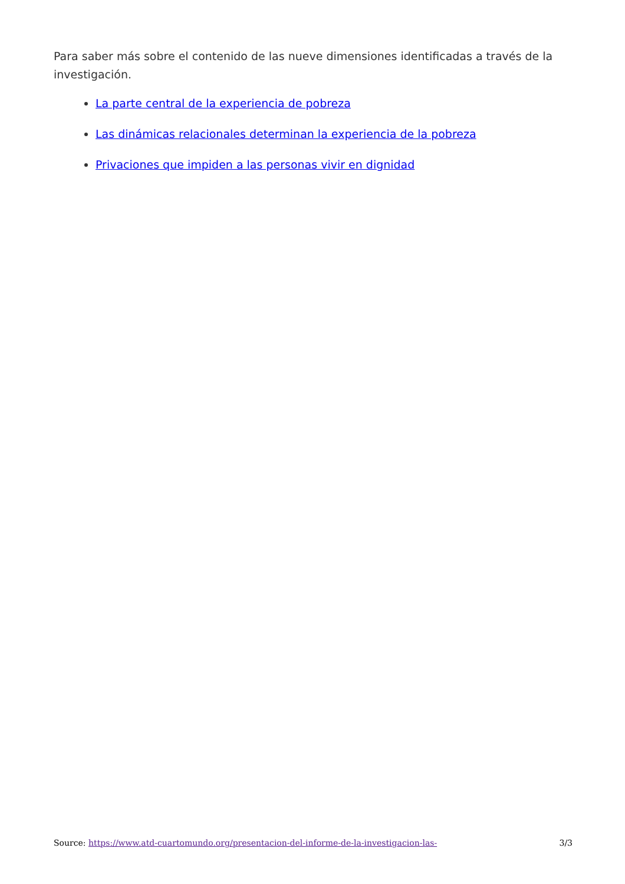Para saber más sobre el contenido de las nueve dimensiones identificadas a través de la investigación.
La parte central de la experiencia de pobreza
Las dinámicas relacionales determinan la experiencia de la pobreza
Privaciones que impiden a las personas vivir en dignidad
Source: https://www.atd-cuartomundo.org/presentacion-del-informe-de-la-investigacion-las- 3/3